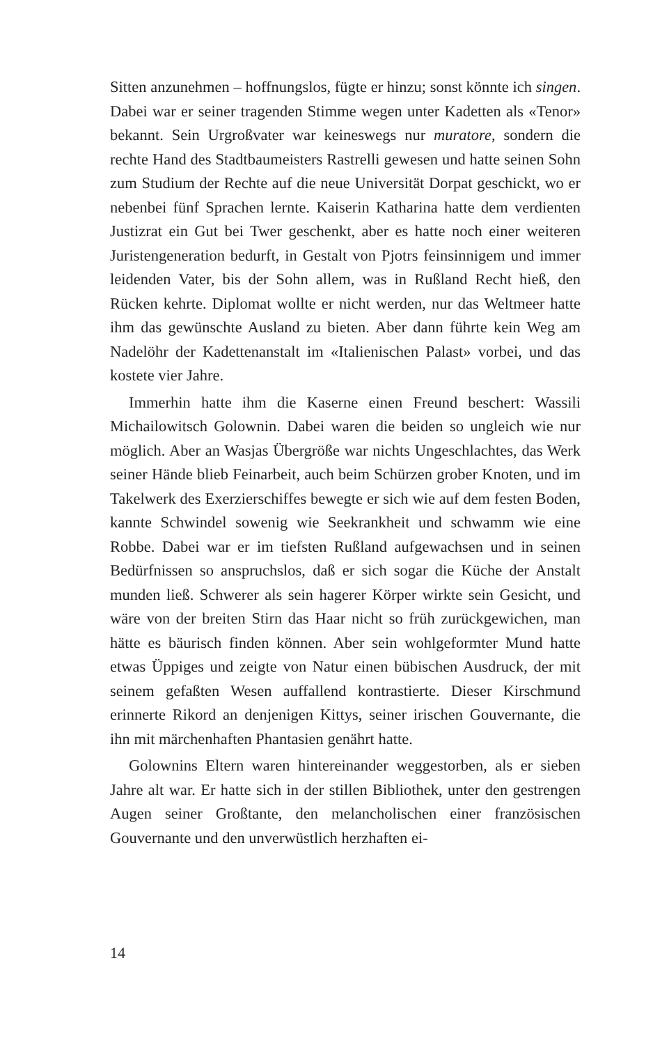Sitten anzunehmen – hoffnungslos, fügte er hinzu; sonst könnte ich singen. Dabei war er seiner tragenden Stimme wegen unter Kadetten als «Tenor» bekannt. Sein Urgroßvater war keineswegs nur muratore, sondern die rechte Hand des Stadtbaumeisters Rastrelli gewesen und hatte seinen Sohn zum Studium der Rechte auf die neue Universität Dorpat geschickt, wo er nebenbei fünf Sprachen lernte. Kaiserin Katharina hatte dem verdienten Justizrat ein Gut bei Twer geschenkt, aber es hatte noch einer weiteren Juristengeneration bedurft, in Gestalt von Pjotrs feinsinnigem und immer leidenden Vater, bis der Sohn allem, was in Rußland Recht hieß, den Rücken kehrte. Diplomat wollte er nicht werden, nur das Weltmeer hatte ihm das gewünschte Ausland zu bieten. Aber dann führte kein Weg am Nadelöhr der Kadettenanstalt im «Italienischen Palast» vorbei, und das kostete vier Jahre.
Immerhin hatte ihm die Kaserne einen Freund beschert: Wassili Michailowitsch Golownin. Dabei waren die beiden so ungleich wie nur möglich. Aber an Wasjas Übergröße war nichts Ungeschlachtes, das Werk seiner Hände blieb Feinarbeit, auch beim Schürzen grober Knoten, und im Takelwerk des Exerzierschiffes bewegte er sich wie auf dem festen Boden, kannte Schwindel sowenig wie Seekrankheit und schwamm wie eine Robbe. Dabei war er im tiefsten Rußland aufgewachsen und in seinen Bedürfnissen so anspruchslos, daß er sich sogar die Küche der Anstalt munden ließ. Schwerer als sein hagerer Körper wirkte sein Gesicht, und wäre von der breiten Stirn das Haar nicht so früh zurückgewichen, man hätte es bäurisch finden können. Aber sein wohlgeformter Mund hatte etwas Üppiges und zeigte von Natur einen bübischen Ausdruck, der mit seinem gefaßten Wesen auffallend kontrastierte. Dieser Kirschmund erinnerte Rikord an denjenigen Kittys, seiner irischen Gouvernante, die ihn mit märchenhaften Phantasien genährt hatte.
Golownins Eltern waren hintereinander weggestorben, als er sieben Jahre alt war. Er hatte sich in der stillen Bibliothek, unter den gestrengen Augen seiner Großtante, den melancholischen einer französischen Gouvernante und den unverwüstlich herzhaften ei-
14